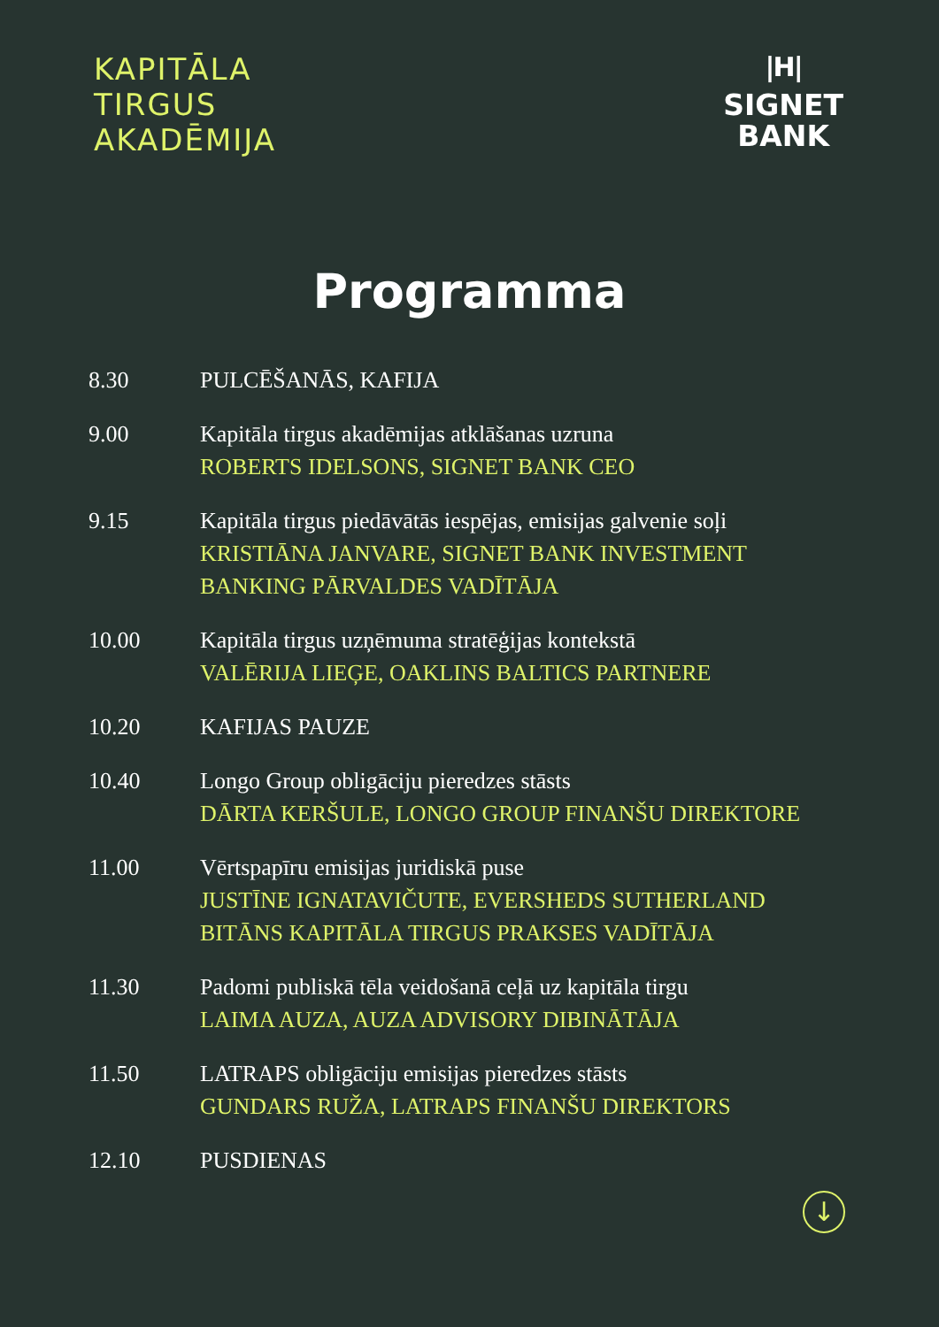KAPITĀLA
TIRGUS
AKADĒMIJA
|H|
SIGNET
BANK
Programma
| 8.30 | PULCĒŠANĀS, KAFIJA |
| 9.00 | Kapitāla tirgus akadēmijas atklāšanas uzruna ROBERTS IDELSONS, SIGNET BANK CEO |
| 9.15 | Kapitāla tirgus piedāvātās iespējas, emisijas galvenie soļi KRISTIĀNA JANVARE, SIGNET BANK INVESTMENT BANKING PĀRVALDES VADĪTĀJA |
| 10.00 | Kapitāla tirgus uzņēmuma stratēģijas kontekstā VALĒRIJA LIEĢE, OAKLINS BALTICS PARTNERE |
| 10.20 | KAFIJAS PAUZE |
| 10.40 | Longo Group obligāciju pieredzes stāsts DĀRTA KERŠULE, LONGO GROUP FINANŠU DIREKTORE |
| 11.00 | Vērtspapīru emisijas juridiskā puse JUSTĪNE IGNATAVIČUTE, EVERSHEDS SUTHERLAND BITĀNS KAPITĀLA TIRGUS PRAKSES VADĪTĀJA |
| 11.30 | Padomi publiskā tēla veidošanā ceļā uz kapitāla tirgu LAIMA AUZA, AUZA ADVISORY DIBINĀTĀJA |
| 11.50 | LATRAPS obligāciju emisijas pieredzes stāsts GUNDARS RUŽA, LATRAPS FINANŠU DIREKTORS |
| 12.10 | PUSDIENAS |
↓